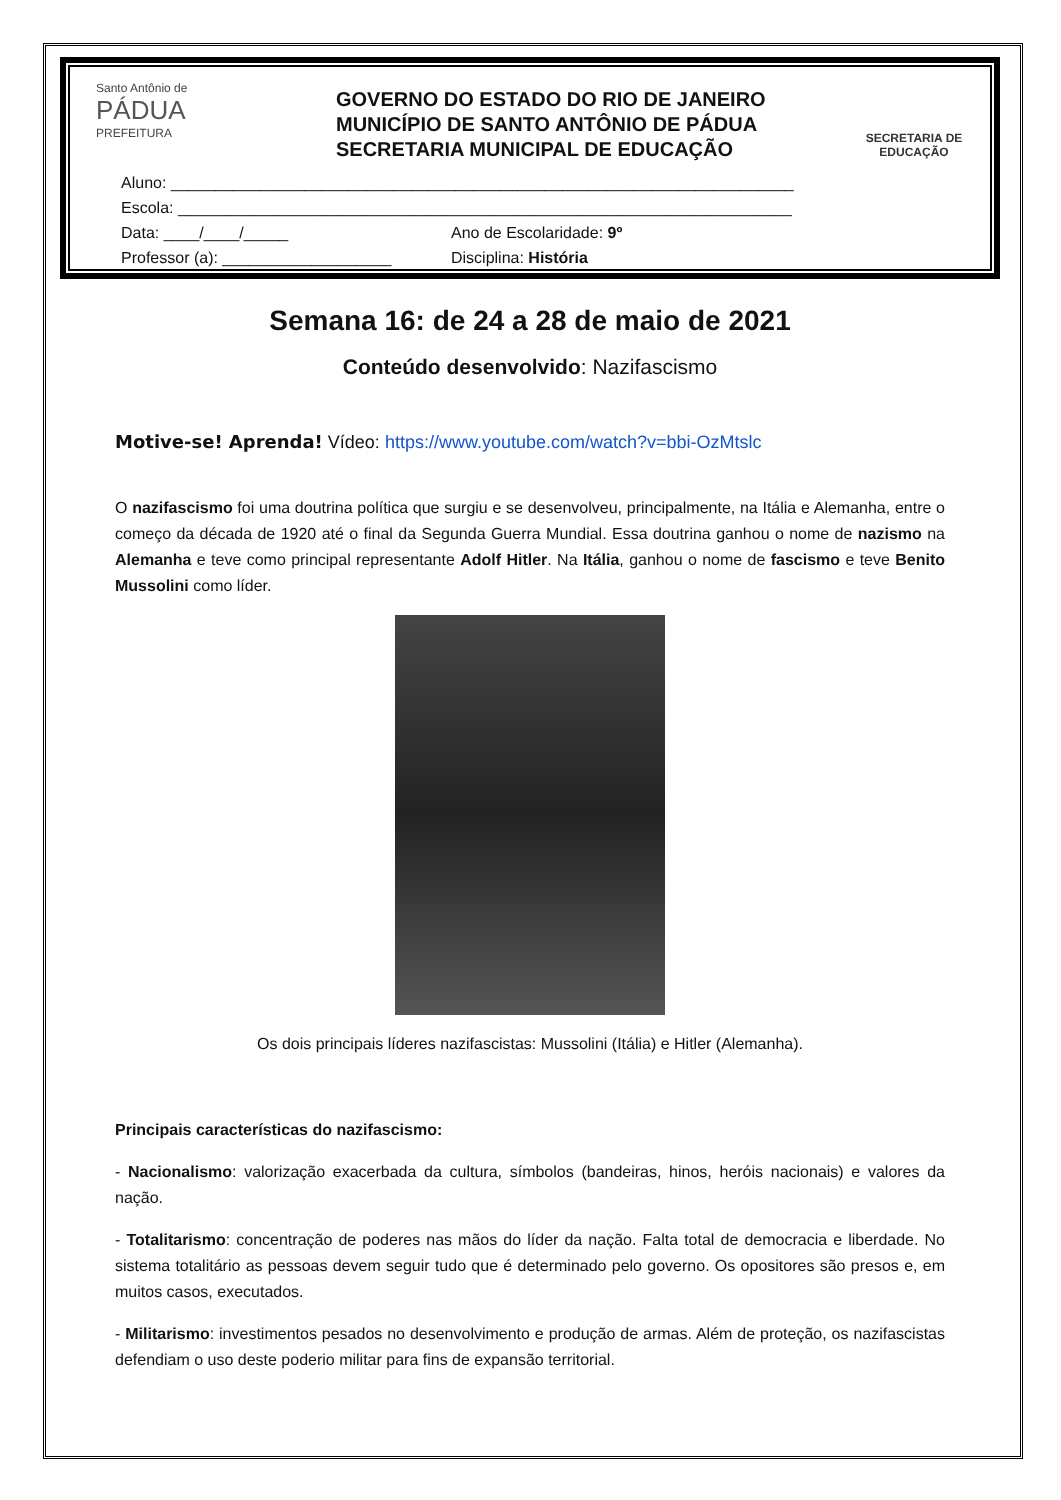Santo Antônio de
PÁDUA
PREFEITURA
GOVERNO DO ESTADO DO RIO DE JANEIRO
MUNICÍPIO DE SANTO ANTÔNIO DE PÁDUA
SECRETARIA MUNICIPAL DE EDUCAÇÃO
SECRETARIA DE EDUCAÇÃO
Aluno: ______________________________________________________________________
Escola: _____________________________________________________________________
Data: ____/____/_____ Ano de Escolaridade: 9º
Professor (a): ___________________ Disciplina: História
Semana 16: de 24 a 28 de maio de 2021
Conteúdo desenvolvido: Nazifascismo
Motive-se! Aprenda! Vídeo: https://www.youtube.com/watch?v=bbi-OzMtslc
O nazifascismo foi uma doutrina política que surgiu e se desenvolveu, principalmente, na Itália e Alemanha, entre o começo da década de 1920 até o final da Segunda Guerra Mundial. Essa doutrina ganhou o nome de nazismo na Alemanha e teve como principal representante Adolf Hitler. Na Itália, ganhou o nome de fascismo e teve Benito Mussolini como líder.
Os dois principais líderes nazifascistas: Mussolini (Itália) e Hitler (Alemanha).
Principais características do nazifascismo:
- Nacionalismo: valorização exacerbada da cultura, símbolos (bandeiras, hinos, heróis nacionais) e valores da nação.
- Totalitarismo: concentração de poderes nas mãos do líder da nação. Falta total de democracia e liberdade. No sistema totalitário as pessoas devem seguir tudo que é determinado pelo governo. Os opositores são presos e, em muitos casos, executados.
- Militarismo: investimentos pesados no desenvolvimento e produção de armas. Além de proteção, os nazifascistas defendiam o uso deste poderio militar para fins de expansão territorial.